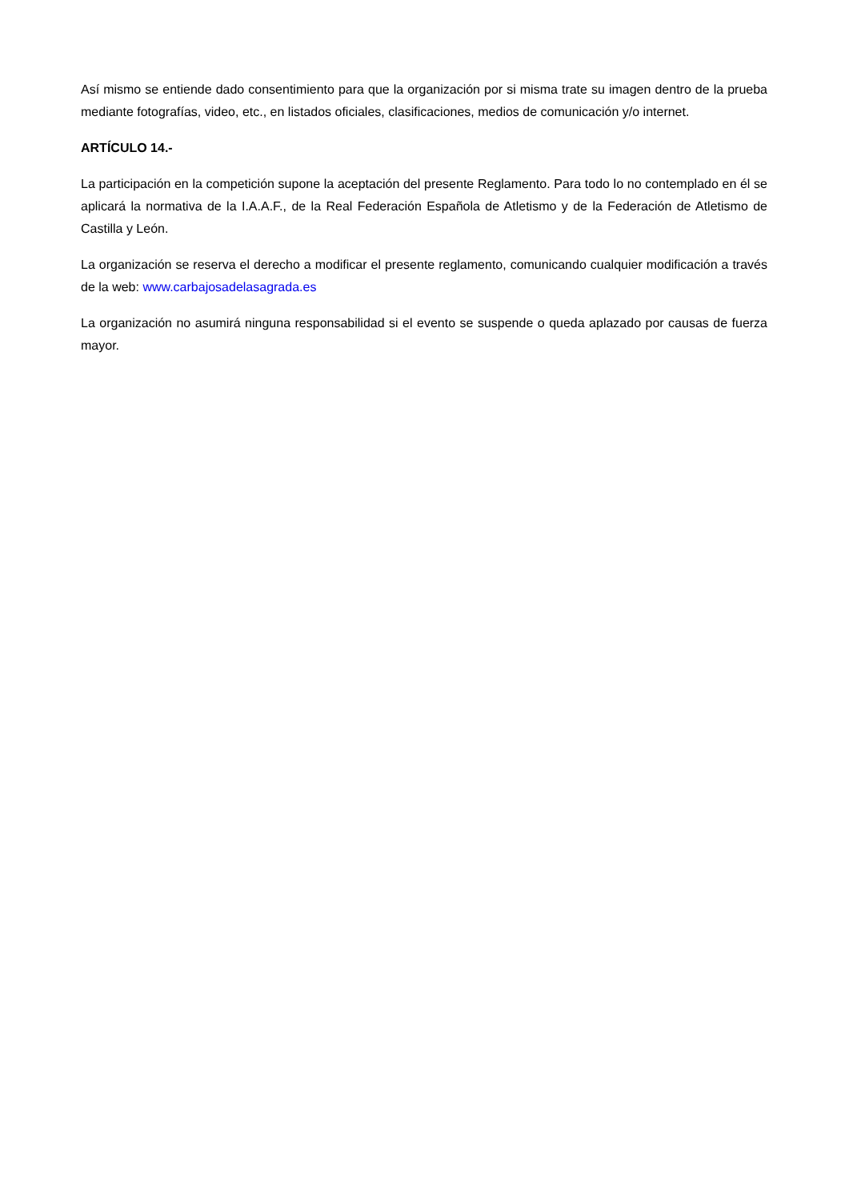Así mismo se entiende dado consentimiento para que la organización por si misma trate su imagen dentro de la prueba mediante fotografías, video, etc., en listados oficiales, clasificaciones, medios de comunicación y/o internet.
ARTÍCULO 14.-
La participación en la competición supone la aceptación del presente Reglamento. Para todo lo no contemplado en él se aplicará la normativa de la I.A.A.F., de la Real Federación Española de Atletismo y de la Federación de Atletismo de Castilla y León.
La organización se reserva el derecho a modificar el presente reglamento, comunicando cualquier modificación a través de la web: www.carbajosadelasagrada.es
La organización no asumirá ninguna responsabilidad si el evento se suspende o queda aplazado por causas de fuerza mayor.